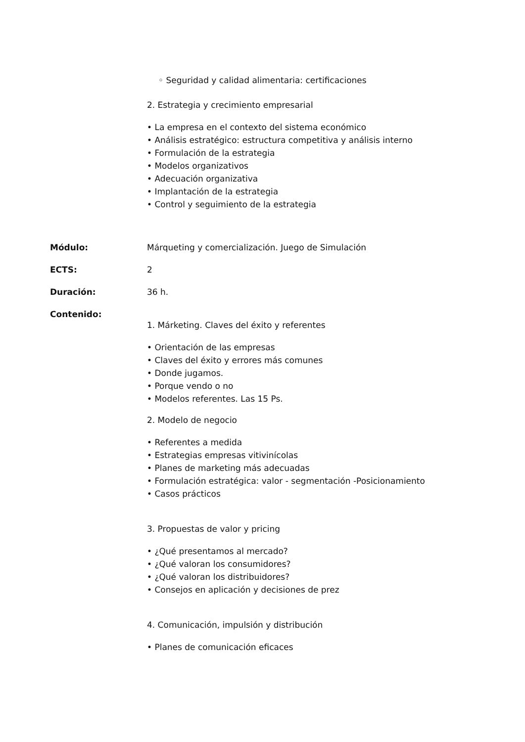◦ Seguridad y calidad alimentaria: certificaciones
2. Estrategia y crecimiento empresarial
• La empresa en el contexto del sistema económico
• Análisis estratégico: estructura competitiva y análisis interno
• Formulación de la estrategia
• Modelos organizativos
• Adecuación organizativa
• Implantación de la estrategia
• Control y seguimiento de la estrategia
Módulo: Márqueting y comercialización. Juego de Simulación
ECTS: 2
Duración: 36 h.
Contenido:
1. Márketing. Claves del éxito y referentes
• Orientación de las empresas
• Claves del éxito y errores más comunes
• Donde jugamos.
• Porque vendo o no
• Modelos referentes. Las 15 Ps.
2. Modelo de negocio
• Referentes a medida
• Estrategias empresas vitivinícolas
• Planes de marketing más adecuadas
• Formulación estratégica: valor - segmentación -Posicionamiento
• Casos prácticos
3. Propuestas de valor y pricing
• ¿Qué presentamos al mercado?
• ¿Qué valoran los consumidores?
• ¿Qué valoran los distribuidores?
• Consejos en aplicación y decisiones de prez
4. Comunicación, impulsión y distribución
• Planes de comunicación eficaces